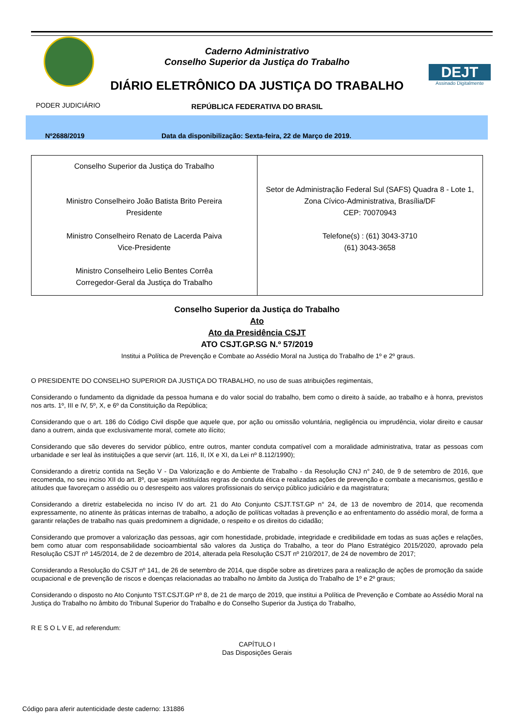Caderno Administrativo
Conselho Superior da Justiça do Trabalho
DEJT
Assinado Digitalmente
DIÁRIO ELETRÔNICO DA JUSTIÇA DO TRABALHO
PODER JUDICIÁRIO
REPÚBLICA FEDERATIVA DO BRASIL
Nº2688/2019 Data da disponibilização: Sexta-feira, 22 de Março de 2019.
| Conselho Superior da Justiça do Trabalho Ministro Conselheiro João Batista Brito Pereira Presidente Ministro Conselheiro Renato de Lacerda Paiva Vice-Presidente Ministro Conselheiro Lelio Bentes Corrêa Corregedor-Geral da Justiça do Trabalho | Setor de Administração Federal Sul (SAFS) Quadra 8 - Lote 1, Zona Cívico-Administrativa, Brasília/DF CEP: 70070943 Telefone(s) : (61) 3043-3710 (61) 3043-3658 |
Conselho Superior da Justiça do Trabalho
Ato
Ato da Presidência CSJT
ATO CSJT.GP.SG N.º 57/2019
Institui a Política de Prevenção e Combate ao Assédio Moral na Justiça do Trabalho de 1º e 2º graus.
O PRESIDENTE DO CONSELHO SUPERIOR DA JUSTIÇA DO TRABALHO, no uso de suas atribuições regimentais,
Considerando o fundamento da dignidade da pessoa humana e do valor social do trabalho, bem como o direito à saúde, ao trabalho e à honra, previstos nos arts. 1º, III e IV, 5º, X, e 6º da Constituição da República;
Considerando que o art. 186 do Código Civil dispõe que aquele que, por ação ou omissão voluntária, negligência ou imprudência, violar direito e causar dano a outrem, ainda que exclusivamente moral, comete ato ilícito;
Considerando que são deveres do servidor público, entre outros, manter conduta compatível com a moralidade administrativa, tratar as pessoas com urbanidade e ser leal às instituições a que servir (art. 116, II, IX e XI, da Lei nº 8.112/1990);
Considerando a diretriz contida na Seção V - Da Valorização e do Ambiente de Trabalho - da Resolução CNJ n° 240, de 9 de setembro de 2016, que recomenda, no seu inciso XII do art. 8º, que sejam instituídas regras de conduta ética e realizadas ações de prevenção e combate a mecanismos, gestão e atitudes que favoreçam o assédio ou o desrespeito aos valores profissionais do serviço público judiciário e da magistratura;
Considerando a diretriz estabelecida no inciso IV do art. 21 do Ato Conjunto CSJT.TST.GP n° 24, de 13 de novembro de 2014, que recomenda expressamente, no atinente às práticas internas de trabalho, a adoção de políticas voltadas à prevenção e ao enfrentamento do assédio moral, de forma a garantir relações de trabalho nas quais predominem a dignidade, o respeito e os direitos do cidadão;
Considerando que promover a valorização das pessoas, agir com honestidade, probidade, integridade e credibilidade em todas as suas ações e relações, bem como atuar com responsabilidade socioambiental são valores da Justiça do Trabalho, a teor do Plano Estratégico 2015/2020, aprovado pela Resolução CSJT nº 145/2014, de 2 de dezembro de 2014, alterada pela Resolução CSJT nº 210/2017, de 24 de novembro de 2017;
Considerando a Resolução do CSJT nº 141, de 26 de setembro de 2014, que dispõe sobre as diretrizes para a realização de ações de promoção da saúde ocupacional e de prevenção de riscos e doenças relacionadas ao trabalho no âmbito da Justiça do Trabalho de 1º e 2º graus;
Considerando o disposto no Ato Conjunto TST.CSJT.GP nº 8, de 21 de março de 2019, que institui a Política de Prevenção e Combate ao Assédio Moral na Justiça do Trabalho no âmbito do Tribunal Superior do Trabalho e do Conselho Superior da Justiça do Trabalho,
R E S O L V E, ad referendum:
CAPÍTULO I
Das Disposições Gerais
Código para aferir autenticidade deste caderno: 131886